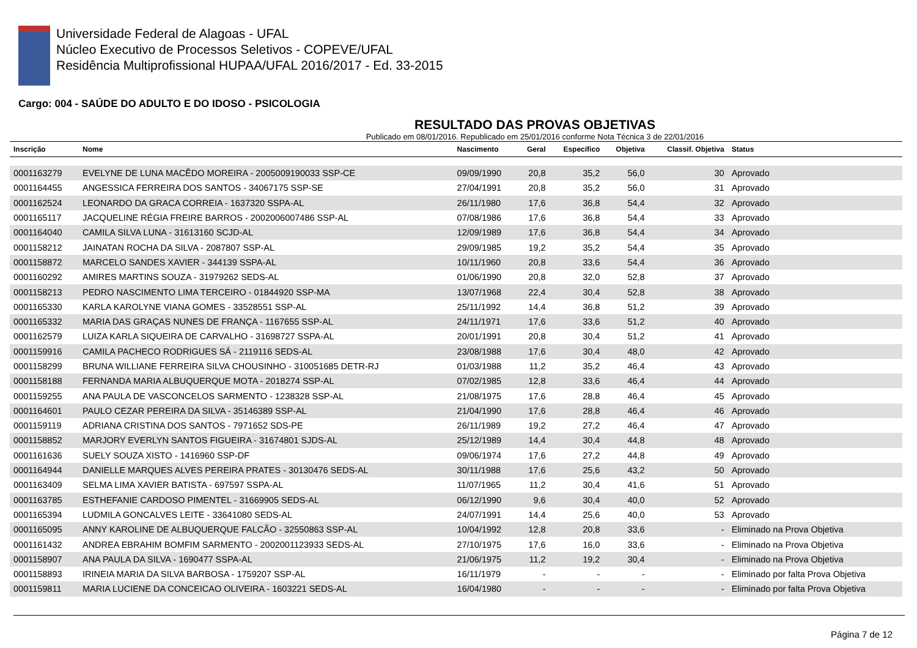Universidade Federal de Alagoas - UFAL
Núcleo Executivo de Processos Seletivos - COPEVE/UFAL
Residência Multiprofissional HUPAA/UFAL 2016/2017 - Ed. 33-2015
Cargo: 004 - SAÚDE DO ADULTO E DO IDOSO - PSICOLOGIA
RESULTADO DAS PROVAS OBJETIVAS
Publicado em 08/01/2016. Republicado em 25/01/2016 conforme Nota Técnica 3 de 22/01/2016
| Inscrição | Nome | Nascimento | Geral | Específico | Objetiva | Classif. Objetiva | Status |
| --- | --- | --- | --- | --- | --- | --- | --- |
| 0001163279 | EVELYNE DE LUNA MACÊDO MOREIRA - 2005009190033 SSP-CE | 09/09/1990 | 20,8 | 35,2 | 56,0 | 30 | Aprovado |
| 0001164455 | ANGESSICA FERREIRA DOS SANTOS - 34067175 SSP-SE | 27/04/1991 | 20,8 | 35,2 | 56,0 | 31 | Aprovado |
| 0001162524 | LEONARDO DA GRACA CORREIA - 1637320 SSPA-AL | 26/11/1980 | 17,6 | 36,8 | 54,4 | 32 | Aprovado |
| 0001165117 | JACQUELINE RÉGIA FREIRE BARROS - 2002006007486 SSP-AL | 07/08/1986 | 17,6 | 36,8 | 54,4 | 33 | Aprovado |
| 0001164040 | CAMILA SILVA LUNA - 31613160 SCJD-AL | 12/09/1989 | 17,6 | 36,8 | 54,4 | 34 | Aprovado |
| 0001158212 | JAINATAN ROCHA DA SILVA - 2087807 SSP-AL | 29/09/1985 | 19,2 | 35,2 | 54,4 | 35 | Aprovado |
| 0001158872 | MARCELO SANDES XAVIER - 344139 SSPA-AL | 10/11/1960 | 20,8 | 33,6 | 54,4 | 36 | Aprovado |
| 0001160292 | AMIRES MARTINS SOUZA - 31979262 SEDS-AL | 01/06/1990 | 20,8 | 32,0 | 52,8 | 37 | Aprovado |
| 0001158213 | PEDRO NASCIMENTO LIMA TERCEIRO - 01844920 SSP-MA | 13/07/1968 | 22,4 | 30,4 | 52,8 | 38 | Aprovado |
| 0001165330 | KARLA KAROLYNE VIANA GOMES - 33528551 SSP-AL | 25/11/1992 | 14,4 | 36,8 | 51,2 | 39 | Aprovado |
| 0001165332 | MARIA DAS GRAÇAS NUNES DE FRANÇA - 1167655 SSP-AL | 24/11/1971 | 17,6 | 33,6 | 51,2 | 40 | Aprovado |
| 0001162579 | LUIZA KARLA SIQUEIRA DE CARVALHO - 31698727 SSPA-AL | 20/01/1991 | 20,8 | 30,4 | 51,2 | 41 | Aprovado |
| 0001159916 | CAMILA PACHECO RODRIGUES SÁ - 2119116 SEDS-AL | 23/08/1988 | 17,6 | 30,4 | 48,0 | 42 | Aprovado |
| 0001158299 | BRUNA WILLIANE FERREIRA SILVA CHOUSINHO - 310051685 DETR-RJ | 01/03/1988 | 11,2 | 35,2 | 46,4 | 43 | Aprovado |
| 0001158188 | FERNANDA MARIA ALBUQUERQUE MOTA - 2018274 SSP-AL | 07/02/1985 | 12,8 | 33,6 | 46,4 | 44 | Aprovado |
| 0001159255 | ANA PAULA DE VASCONCELOS SARMENTO - 1238328 SSP-AL | 21/08/1975 | 17,6 | 28,8 | 46,4 | 45 | Aprovado |
| 0001164601 | PAULO CEZAR PEREIRA DA SILVA - 35146389 SSP-AL | 21/04/1990 | 17,6 | 28,8 | 46,4 | 46 | Aprovado |
| 0001159119 | ADRIANA CRISTINA DOS SANTOS - 7971652 SDS-PE | 26/11/1989 | 19,2 | 27,2 | 46,4 | 47 | Aprovado |
| 0001158852 | MARJORY EVERLYN SANTOS FIGUEIRA - 31674801 SJDS-AL | 25/12/1989 | 14,4 | 30,4 | 44,8 | 48 | Aprovado |
| 0001161636 | SUELY SOUZA XISTO - 1416960 SSP-DF | 09/06/1974 | 17,6 | 27,2 | 44,8 | 49 | Aprovado |
| 0001164944 | DANIELLE MARQUES ALVES PEREIRA PRATES - 30130476 SEDS-AL | 30/11/1988 | 17,6 | 25,6 | 43,2 | 50 | Aprovado |
| 0001163409 | SELMA LIMA XAVIER BATISTA - 697597 SSPA-AL | 11/07/1965 | 11,2 | 30,4 | 41,6 | 51 | Aprovado |
| 0001163785 | ESTHEFANIE CARDOSO PIMENTEL - 31669905 SEDS-AL | 06/12/1990 | 9,6 | 30,4 | 40,0 | 52 | Aprovado |
| 0001165394 | LUDMILA GONCALVES LEITE - 33641080 SEDS-AL | 24/07/1991 | 14,4 | 25,6 | 40,0 | 53 | Aprovado |
| 0001165095 | ANNY KAROLINE DE ALBUQUERQUE FALCÃO - 32550863 SSP-AL | 10/04/1992 | 12,8 | 20,8 | 33,6 | - | Eliminado na Prova Objetiva |
| 0001161432 | ANDREA EBRAHIM BOMFIM SARMENTO - 2002001123933 SEDS-AL | 27/10/1975 | 17,6 | 16,0 | 33,6 | - | Eliminado na Prova Objetiva |
| 0001158907 | ANA PAULA DA SILVA - 1690477 SSPA-AL | 21/06/1975 | 11,2 | 19,2 | 30,4 | - | Eliminado na Prova Objetiva |
| 0001158893 | IRINEIA MARIA DA SILVA BARBOSA - 1759207 SSP-AL | 16/11/1979 | - | - | - | - | Eliminado por falta Prova Objetiva |
| 0001159811 | MARIA LUCIENE DA CONCEICAO OLIVEIRA - 1603221 SEDS-AL | 16/04/1980 | - | - | - | - | Eliminado por falta Prova Objetiva |
Página 7 de 12